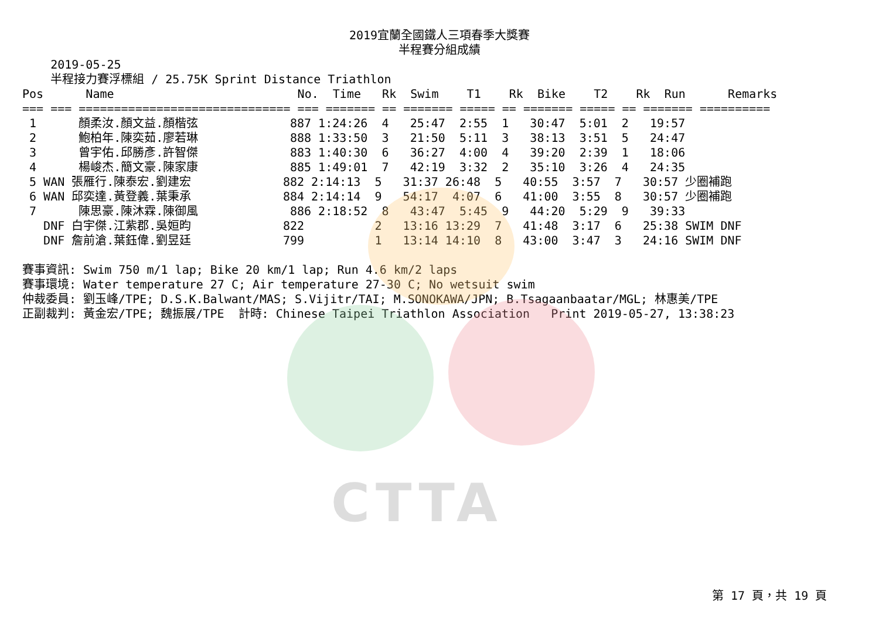CTTA
2019宜蘭全國鐵人三項春季大獎賽
半程賽分組成績
    2019-05-25
    半程接力賽浮標組 / 25.75K Sprint Distance Triathlon
Pos      Name                          No.  Time   Rk  Swim    T1    Rk  Bike    T2    Rk  Run      Remarks
=== === ============================== === ======= == ======= ===== == ======= ===== == ======= ==========
 1      顏柔汝.顏文益.顏楷弦             887 1:24:26  4   25:47  2:55  1   30:47  5:01  2   19:57
 2      鮑柏年.陳奕茹.廖若琳             888 1:33:50  3   21:50  5:11  3   38:13  3:51  5   24:47
 3      曾宇佑.邱勝彥.許智傑             883 1:40:30  6   36:27  4:00  4   39:20  2:39  1   18:06
 4      楊峻杰.簡文豪.陳家康             885 1:49:01  7   42:19  3:32  2   35:10  3:26  4   24:35
 5 WAN 張雁行.陳泰宏.劉建宏             882 2:14:13  5   31:37 26:48  5   40:55  3:57  7   30:57 少圈補跑
 6 WAN 邱奕達.黃登義.葉秉承             884 2:14:14  9   54:17  4:07  6   41:00  3:55  8   30:57 少圈補跑
 7      陳思豪.陳沐霖.陳御風             886 2:18:52  8   43:47  5:45  9   44:20  5:29  9   39:33
   DNF 白宇傑.江紫郡.吳姮昀             822          2   13:16 13:29  7   41:48  3:17  6   25:38 SWIM DNF
   DNF 詹前滄.葉鈺偉.劉昱廷             799          1   13:14 14:10  8   43:00  3:47  3   24:16 SWIM DNF

賽事資訊: Swim 750 m/1 lap; Bike 20 km/1 lap; Run 4.6 km/2 laps
賽事環境: Water temperature 27 C; Air temperature 27-30 C; No wetsuit swim
仲裁委員: 劉玉峰/TPE; D.S.K.Balwant/MAS; S.Vijitr/TAI; M.SONOKAWA/JPN; B.Tsagaanbaatar/MGL; 林惠美/TPE
正副裁判: 黃金宏/TPE; 魏振展/TPE  計時: Chinese Taipei Triathlon Association   Print 2019-05-27, 13:38:23
第 17 頁，共 19 頁